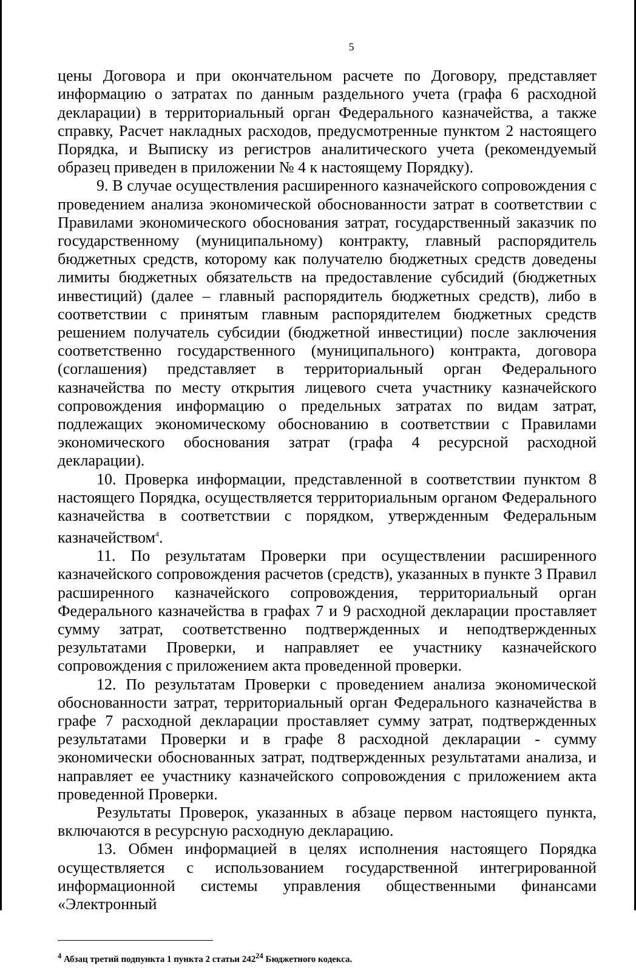5
цены Договора и при окончательном расчете по Договору, представляет информацию о затратах по данным раздельного учета (графа 6 расходной декларации) в территориальный орган Федерального казначейства, а также справку, Расчет накладных расходов, предусмотренные пунктом 2 настоящего Порядка, и Выписку из регистров аналитического учета (рекомендуемый образец приведен в приложении № 4 к настоящему Порядку).
9. В случае осуществления расширенного казначейского сопровождения с проведением анализа экономической обоснованности затрат в соответствии с Правилами экономического обоснования затрат, государственный заказчик по государственному (муниципальному) контракту, главный распорядитель бюджетных средств, которому как получателю бюджетных средств доведены лимиты бюджетных обязательств на предоставление субсидий (бюджетных инвестиций) (далее – главный распорядитель бюджетных средств), либо в соответствии с принятым главным распорядителем бюджетных средств решением получатель субсидии (бюджетной инвестиции) после заключения соответственно государственного (муниципального) контракта, договора (соглашения) представляет в территориальный орган Федерального казначейства по месту открытия лицевого счета участнику казначейского сопровождения информацию о предельных затратах по видам затрат, подлежащих экономическому обоснованию в соответствии с Правилами экономического обоснования затрат (графа 4 ресурсной расходной декларации).
10. Проверка информации, представленной в соответствии пунктом 8 настоящего Порядка, осуществляется территориальным органом Федерального казначейства в соответствии с порядком, утвержденным Федеральным казначейством<sup>4</sup>.
11. По результатам Проверки при осуществлении расширенного казначейского сопровождения расчетов (средств), указанных в пункте 3 Правил расширенного казначейского сопровождения, территориальный орган Федерального казначейства в графах 7 и 9 расходной декларации проставляет сумму затрат, соответственно подтвержденных и неподтвержденных результатами Проверки, и направляет ее участнику казначейского сопровождения с приложением акта проведенной проверки.
12. По результатам Проверки с проведением анализа экономической обоснованности затрат, территориальный орган Федерального казначейства в графе 7 расходной декларации проставляет сумму затрат, подтвержденных результатами Проверки и в графе 8 расходной декларации - сумму экономически обоснованных затрат, подтвержденных результатами анализа, и направляет ее участнику казначейского сопровождения с приложением акта проведенной Проверки.
Результаты Проверок, указанных в абзаце первом настоящего пункта, включаются в ресурсную расходную декларацию.
13. Обмен информацией в целях исполнения настоящего Порядка осуществляется с использованием государственной интегрированной информационной системы управления общественными финансами «Электронный
<sup>4</sup> Абзац третий подпункта 1 пункта 2 статьи 242<sup>24</sup> Бюджетного кодекса.